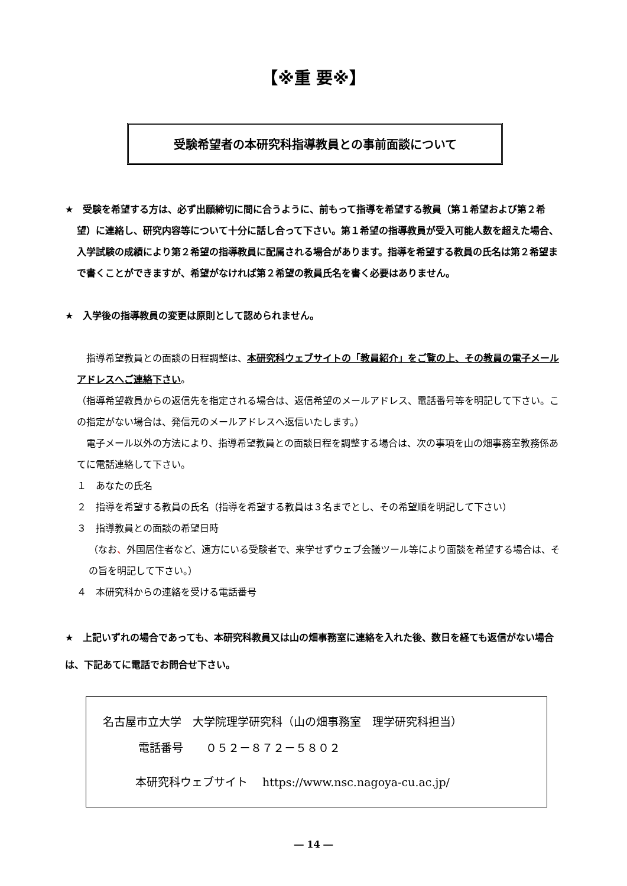【※重 要※】
受験希望者の本研究科指導教員との事前面談について
★　受験を希望する方は、必ず出願締切に間に合うように、前もって指導を希望する教員（第１希望および第２希望）に連絡し、研究内容等について十分に話し合って下さい。第１希望の指導教員が受入可能人数を超えた場合、入学試験の成績により第２希望の指導教員に配属される場合があります。指導を希望する教員の氏名は第２希望まで書くことができますが、希望がなければ第２希望の教員氏名を書く必要はありません。
★　入学後の指導教員の変更は原則として認められません。
　指導希望教員との面談の日程調整は、本研究科ウェブサイトの「教員紹介」をご覧の上、その教員の電子メールアドレスへご連絡下さい。
（指導希望教員からの返信先を指定される場合は、返信希望のメールアドレス、電話番号等を明記して下さい。この指定がない場合は、発信元のメールアドレスへ返信いたします。）
　電子メール以外の方法により、指導希望教員との面談日程を調整する場合は、次の事項を山の畑事務室教務係あてに電話連絡して下さい。
１　あなたの氏名
２　指導を希望する教員の氏名（指導を希望する教員は３名までとし、その希望順を明記して下さい）
３　指導教員との面談の希望日時
（なお、外国居住者など、遠方にいる受験者で、来学せずウェブ会議ツール等により面談を希望する場合は、その旨を明記して下さい。）
４　本研究科からの連絡を受ける電話番号
★　上記いずれの場合であっても、本研究科教員又は山の畑事務室に連絡を入れた後、数日を経ても返信がない場合は、下記あてに電話でお問合せ下さい。
名古屋市立大学　大学院理学研究科（山の畑事務室　理学研究科担当）
電話番号　　０５２－８７２－５８０２
本研究科ウェブサイト　 https://www.nsc.nagoya-cu.ac.jp/
― 14 ―